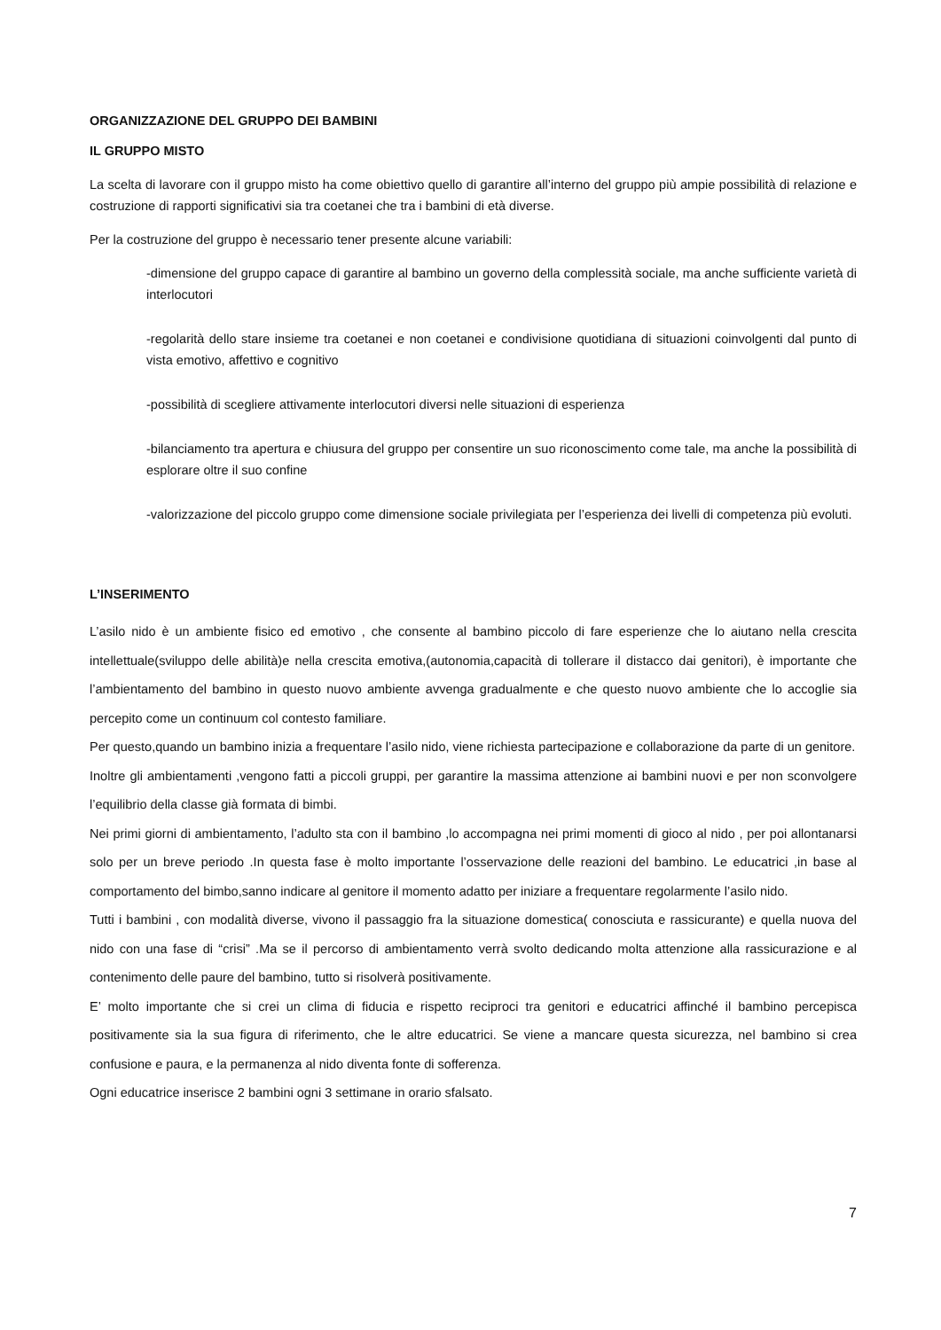ORGANIZZAZIONE DEL GRUPPO DEI BAMBINI
IL GRUPPO MISTO
La scelta di lavorare con il gruppo misto ha come obiettivo quello di garantire all’interno del gruppo più ampie possibilità di relazione e costruzione di rapporti significativi sia tra coetanei che tra i bambini di età diverse.
Per la costruzione del gruppo è necessario tener presente alcune variabili:
-dimensione del gruppo capace di garantire al bambino un governo della complessità sociale, ma anche sufficiente varietà di interlocutori
-regolarità dello stare insieme tra coetanei e non coetanei e condivisione quotidiana di situazioni coinvolgenti dal punto di vista emotivo, affettivo e cognitivo
-possibilità di scegliere attivamente interlocutori diversi nelle situazioni di esperienza
-bilanciamento tra apertura e chiusura del gruppo per consentire un suo riconoscimento come tale, ma anche la possibilità di esplorare oltre il suo confine
-valorizzazione del piccolo gruppo come dimensione sociale privilegiata per l’esperienza dei livelli di competenza più evoluti.
L’INSERIMENTO
L’asilo nido è un ambiente fisico ed emotivo , che consente al bambino piccolo di fare esperienze che lo aiutano nella crescita intellettuale(sviluppo delle abilità)e nella crescita emotiva,(autonomia,capacità di tollerare il distacco dai genitori), è importante che l’ambientamento del bambino in questo nuovo ambiente avvenga gradualmente e che questo nuovo ambiente che lo accoglie sia percepito come un continuum col contesto familiare.
Per questo,quando un bambino inizia a frequentare l’asilo nido, viene richiesta partecipazione e collaborazione da parte di un genitore.
Inoltre gli ambientamenti ,vengono fatti a piccoli gruppi, per garantire la massima attenzione ai bambini nuovi e per non sconvolgere l’equilibrio della classe già formata di bimbi.
Nei primi giorni di ambientamento, l’adulto sta con il bambino ,lo accompagna nei primi momenti di gioco al nido , per poi allontanarsi solo per un breve periodo .In questa fase è molto importante l’osservazione delle reazioni del bambino. Le educatrici ,in base al comportamento del bimbo,sanno indicare al genitore il momento adatto per iniziare a frequentare regolarmente l’asilo nido.
Tutti i bambini , con modalità diverse, vivono il passaggio fra la situazione domestica( conosciuta e rassicurante) e quella nuova del nido con una fase di “crisi” .Ma se il percorso di ambientamento verrà svolto dedicando molta attenzione alla rassicurazione e al contenimento delle paure del bambino, tutto si risolverà positivamente.
E’ molto importante che si crei un clima di fiducia e rispetto reciproci tra genitori e educatrici affinché il bambino percepisca positivamente sia la sua figura di riferimento, che le altre educatrici. Se viene a mancare questa sicurezza, nel bambino si crea confusione e paura, e la permanenza al nido diventa fonte di sofferenza.
Ogni educatrice inserisce 2 bambini ogni 3 settimane in orario sfalsato.
7